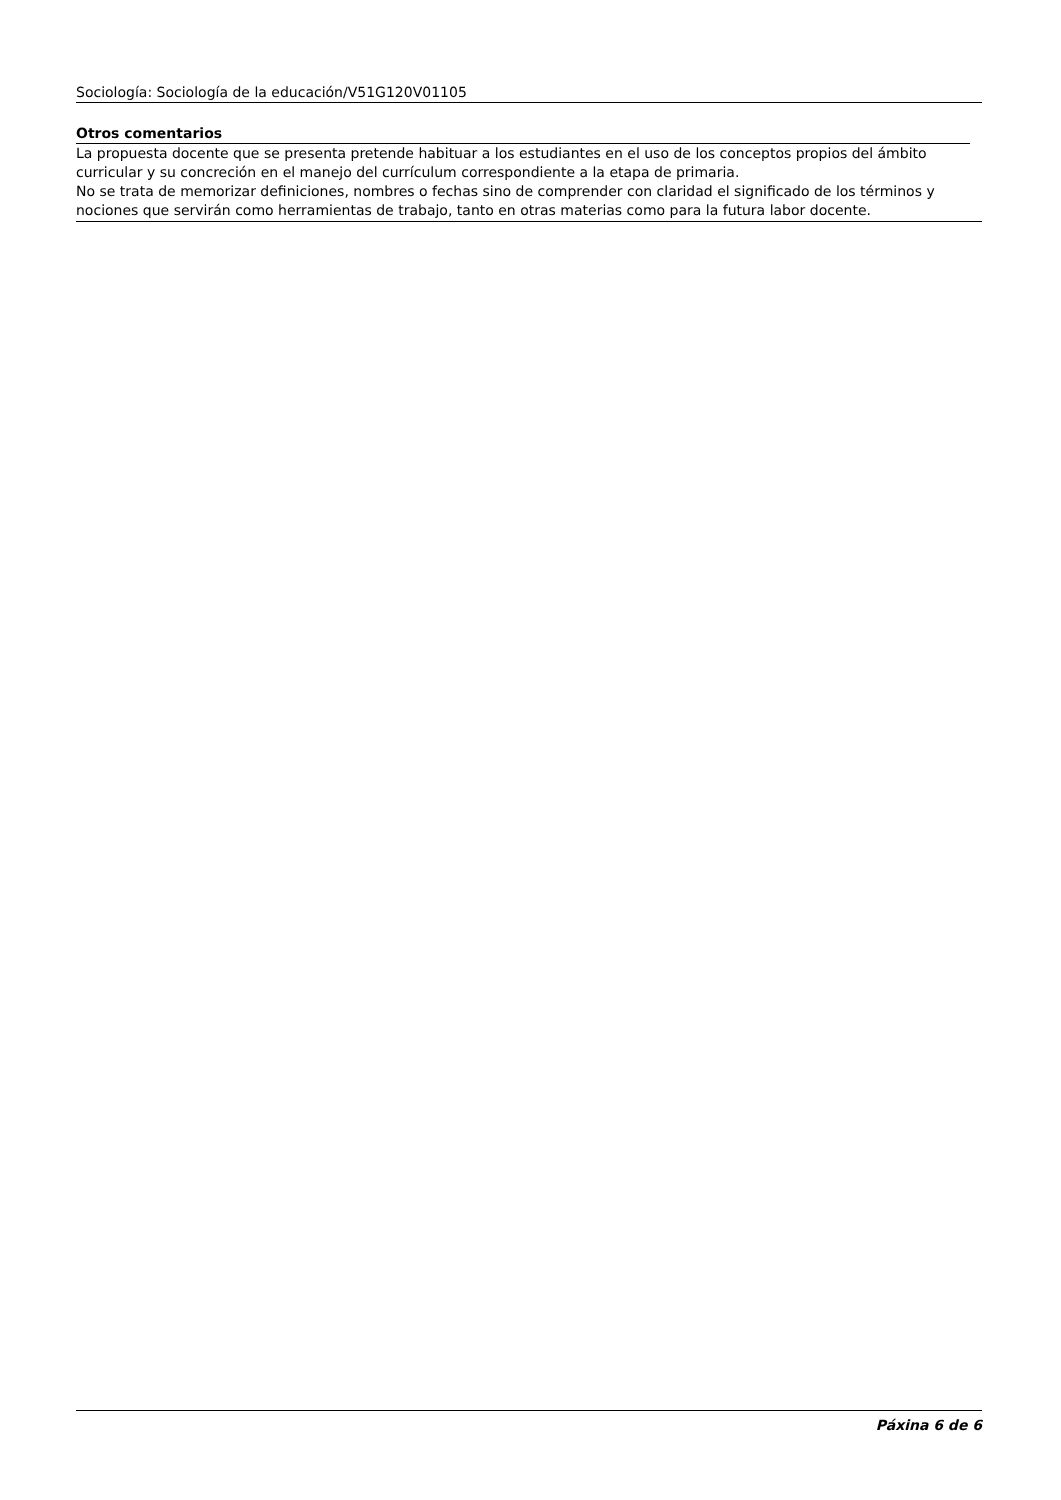Sociología: Sociología de la educación/V51G120V01105
Otros comentarios
La propuesta docente que se presenta pretende habituar a los estudiantes en el uso de los conceptos propios del ámbito curricular y su concreción en el manejo del currículum correspondiente a la etapa de primaria.
No se trata de memorizar definiciones, nombres o fechas sino de comprender con claridad el significado de los términos y nociones que servirán como herramientas de trabajo, tanto en otras materias como para la futura labor docente.
Páxina 6 de 6